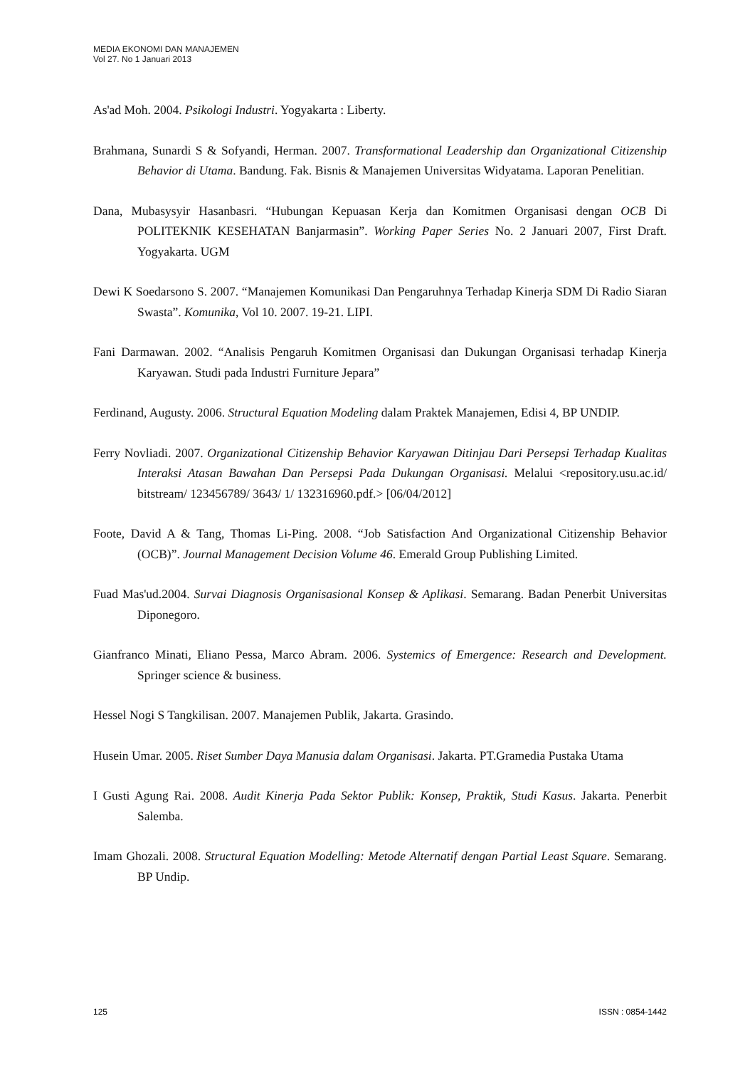MEDIA EKONOMI DAN MANAJEMEN
Vol 27. No 1 Januari 2013
As'ad Moh. 2004. Psikologi Industri. Yogyakarta : Liberty.
Brahmana, Sunardi S & Sofyandi, Herman. 2007. Transformational Leadership dan Organizational Citizenship Behavior di Utama. Bandung. Fak. Bisnis & Manajemen Universitas Widyatama. Laporan Penelitian.
Dana, Mubasysyir Hasanbasri. “Hubungan Kepuasan Kerja dan Komitmen Organisasi dengan OCB Di POLITEKNIK KESEHATAN Banjarmasin”. Working Paper Series No. 2 Januari 2007, First Draft. Yogyakarta. UGM
Dewi K Soedarsono S. 2007. “Manajemen Komunikasi Dan Pengaruhnya Terhadap Kinerja SDM Di Radio Siaran Swasta”. Komunika, Vol 10. 2007. 19-21. LIPI.
Fani Darmawan. 2002. “Analisis Pengaruh Komitmen Organisasi dan Dukungan Organisasi terhadap Kinerja Karyawan. Studi pada Industri Furniture Jepara”
Ferdinand, Augusty. 2006. Structural Equation Modeling dalam Praktek Manajemen, Edisi 4, BP UNDIP.
Ferry Novliadi. 2007. Organizational Citizenship Behavior Karyawan Ditinjau Dari Persepsi Terhadap Kualitas Interaksi Atasan Bawahan Dan Persepsi Pada Dukungan Organisasi. Melalui <repository.usu.ac.id/ bitstream/ 123456789/ 3643/ 1/ 132316960.pdf.> [06/04/2012]
Foote, David A & Tang, Thomas Li-Ping. 2008. “Job Satisfaction And Organizational Citizenship Behavior (OCB)”. Journal Management Decision Volume 46. Emerald Group Publishing Limited.
Fuad Mas'ud.2004. Survai Diagnosis Organisasional Konsep & Aplikasi. Semarang. Badan Penerbit Universitas Diponegoro.
Gianfranco Minati, Eliano Pessa, Marco Abram. 2006. Systemics of Emergence: Research and Development. Springer science & business.
Hessel Nogi S Tangkilisan. 2007. Manajemen Publik, Jakarta. Grasindo.
Husein Umar. 2005. Riset Sumber Daya Manusia dalam Organisasi. Jakarta. PT.Gramedia Pustaka Utama
I Gusti Agung Rai. 2008. Audit Kinerja Pada Sektor Publik: Konsep, Praktik, Studi Kasus. Jakarta. Penerbit Salemba.
Imam Ghozali. 2008. Structural Equation Modelling: Metode Alternatif dengan Partial Least Square. Semarang. BP Undip.
125 ISSN : 0854-1442